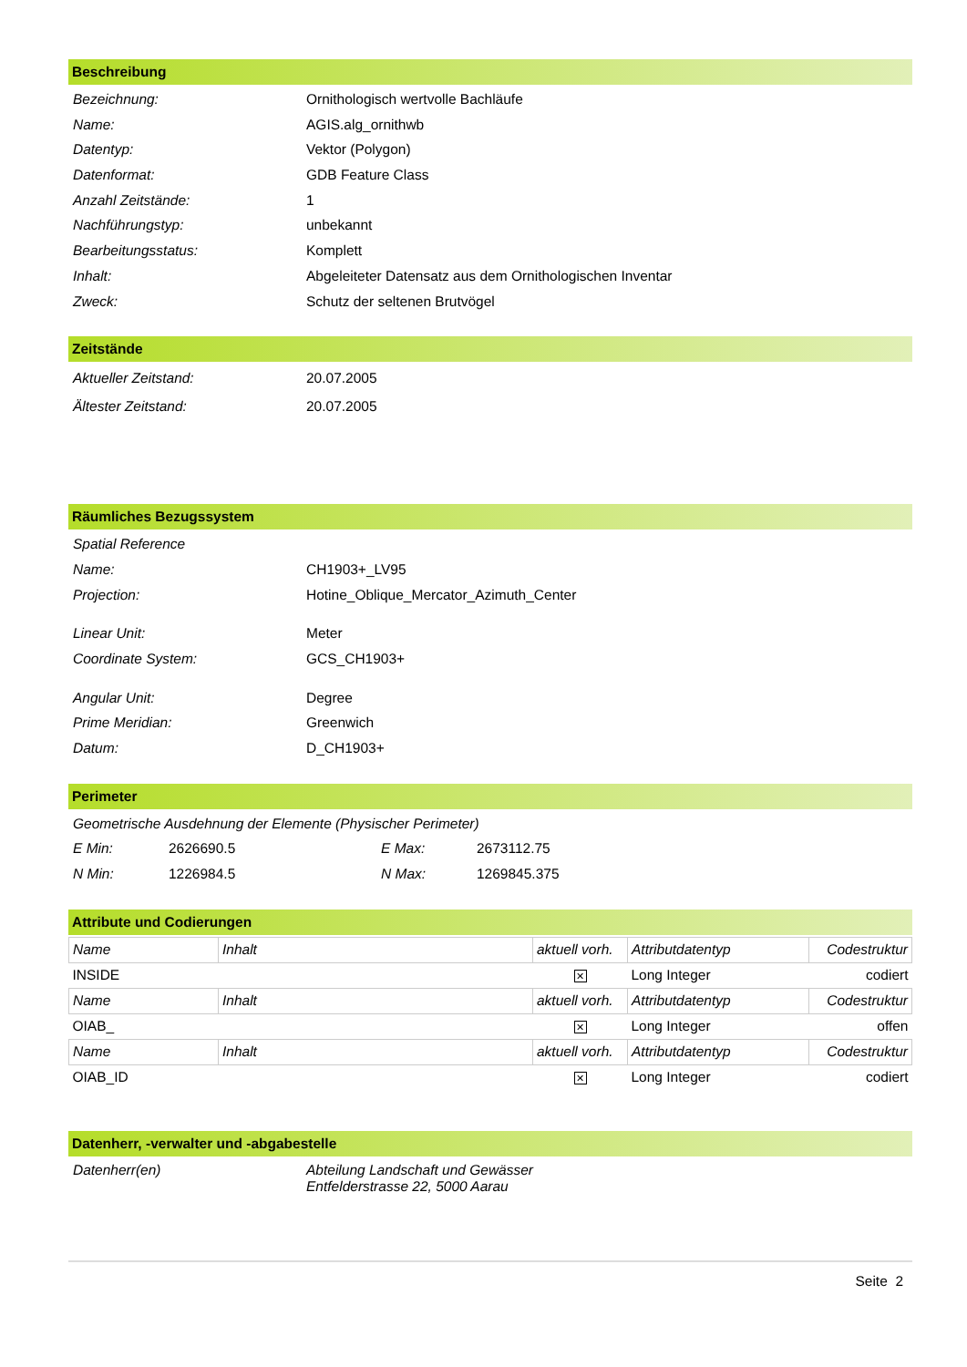Beschreibung
Bezeichnung: Ornithologisch wertvolle Bachläufe
Name: AGIS.alg_ornithwb
Datentyp: Vektor (Polygon)
Datenformat: GDB Feature Class
Anzahl Zeitstände: 1
Nachführungstyp: unbekannt
Bearbeitungsstatus: Komplett
Inhalt: Abgeleiteter Datensatz aus dem Ornithologischen Inventar
Zweck: Schutz der seltenen Brutvögel
Zeitstände
Aktueller Zeitstand: 20.07.2005
Ältester Zeitstand: 20.07.2005
Räumliches Bezugssystem
Spatial Reference
Name: CH1903+_LV95
Projection: Hotine_Oblique_Mercator_Azimuth_Center
Linear Unit: Meter
Coordinate System: GCS_CH1903+
Angular Unit: Degree
Prime Meridian: Greenwich
Datum: D_CH1903+
Perimeter
Geometrische Ausdehnung der Elemente (Physischer Perimeter)
E Min: 2626690.5 E Max: 2673112.75
N Min: 1226984.5 N Max: 1269845.375
Attribute und Codierungen
| Name | Inhalt | aktuell vorh. | Attributdatentyp | Codestruktur |
| INSIDE | | ✕ | Long Integer | codiert |
| Name | Inhalt | aktuell vorh. | Attributdatentyp | Codestruktur |
| OIAB_ | | ✕ | Long Integer | offen |
| Name | Inhalt | aktuell vorh. | Attributdatentyp | Codestruktur |
| OIAB_ID | | ✕ | Long Integer | codiert |
Datenherr, -verwalter und -abgabestelle
Datenherr(en) Abteilung Landschaft und Gewässer
Entfelderstrasse 22, 5000 Aarau
Seite 2